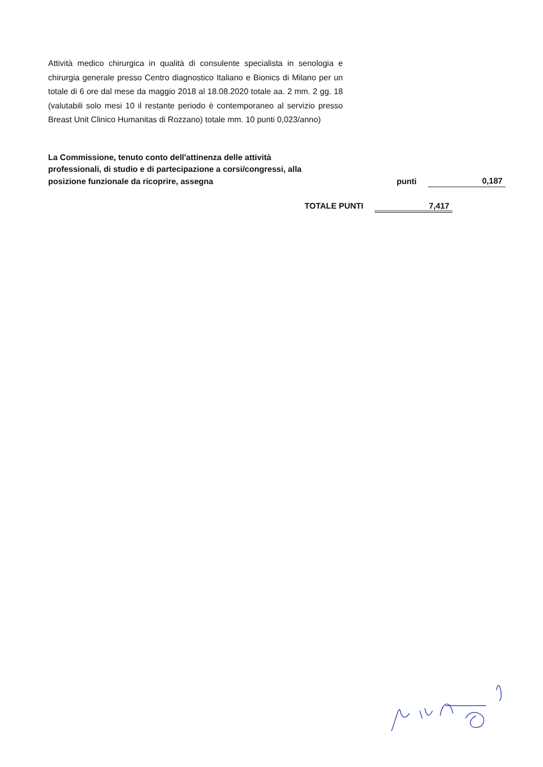Attività medico chirurgica in qualità di consulente specialista in senologia e chirurgia generale presso Centro diagnostico Italiano e Bionics di Milano per un totale di 6 ore dal mese da maggio 2018 al 18.08.2020 totale aa. 2 mm. 2 gg. 18 (valutabili solo mesi 10 il restante periodo è contemporaneo al servizio presso Breast Unit Clinico Humanitas di Rozzano) totale mm. 10 punti 0,023/anno)
La Commissione, tenuto conto dell'attinenza delle attività
professionali, di studio e di partecipazione a corsi/congressi, alla
posizione funzionale da ricoprire, assegna punti 0,187
TOTALE PUNTI 7,417